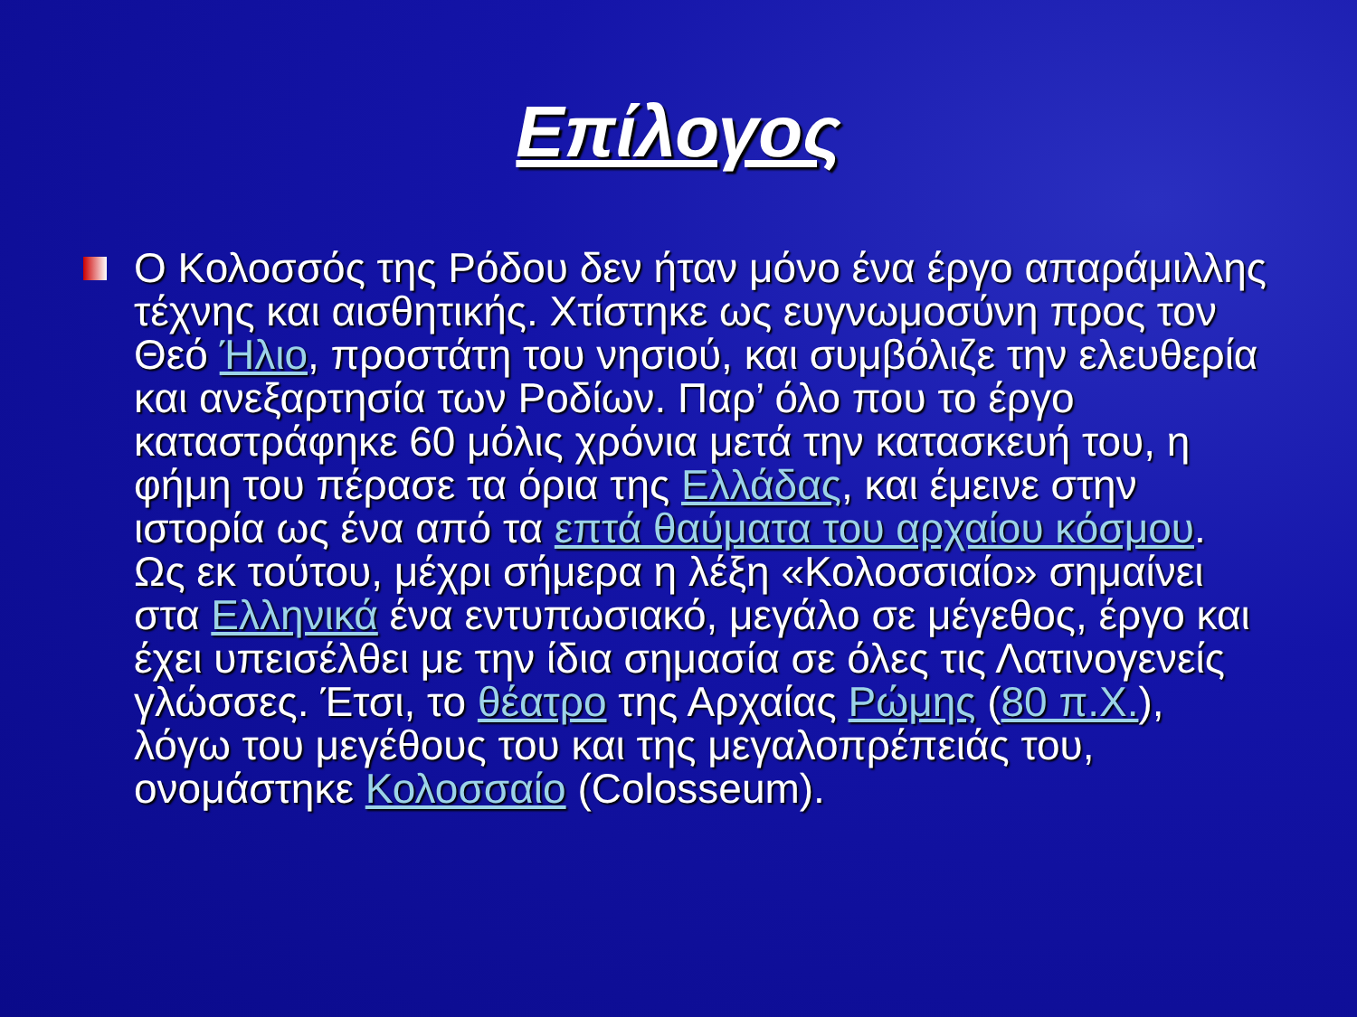Επίλογος
Ο Κολοσσός της Ρόδου δεν ήταν μόνο ένα έργο απαράμιλλης τέχνης και αισθητικής. Χτίστηκε ως ευγνωμοσύνη προς τον Θεό Ήλιο, προστάτη του νησιού, και συμβόλιζε την ελευθερία και ανεξαρτησία των Ροδίων. Παρ’ όλο που το έργο καταστράφηκε 60 μόλις χρόνια μετά την κατασκευή του, η φήμη του πέρασε τα όρια της Ελλάδας, και έμεινε στην ιστορία ως ένα από τα επτά θαύματα του αρχαίου κόσμου. Ως εκ τούτου, μέχρι σήμερα η λέξη «Κολοσσιαίο» σημαίνει στα Ελληνικά ένα εντυπωσιακό, μεγάλο σε μέγεθος, έργο και έχει υπεισέλθει με την ίδια σημασία σε όλες τις Λατινογενείς γλώσσες. Έτσι, το θέατρο της Αρχαίας Ρώμης (80 π.Χ.), λόγω του μεγέθους του και της μεγαλοπρέπειάς του, ονομάστηκε Κολοσσαίο (Colosseum).